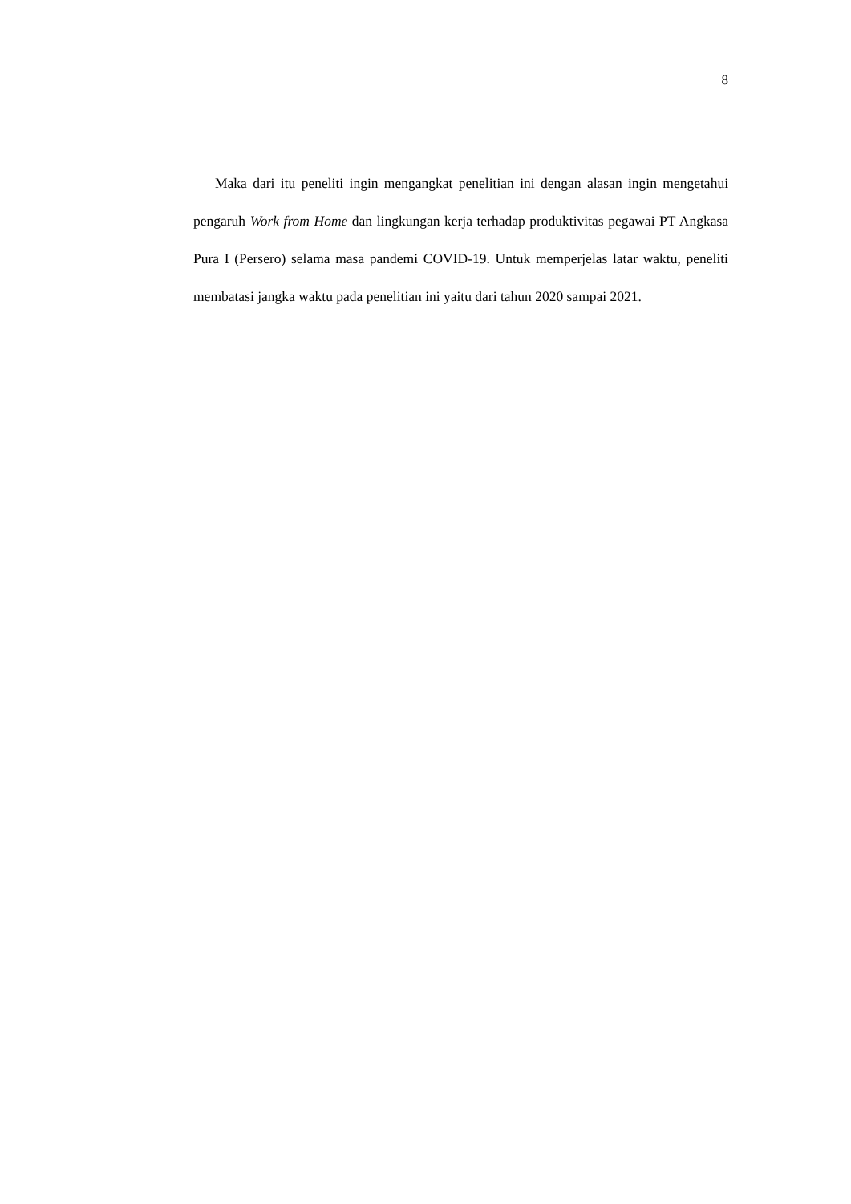8
Maka dari itu peneliti ingin mengangkat penelitian ini dengan alasan ingin mengetahui pengaruh Work from Home dan lingkungan kerja terhadap produktivitas pegawai PT Angkasa Pura I (Persero) selama masa pandemi COVID-19. Untuk memperjelas latar waktu, peneliti membatasi jangka waktu pada penelitian ini yaitu dari tahun 2020 sampai 2021.